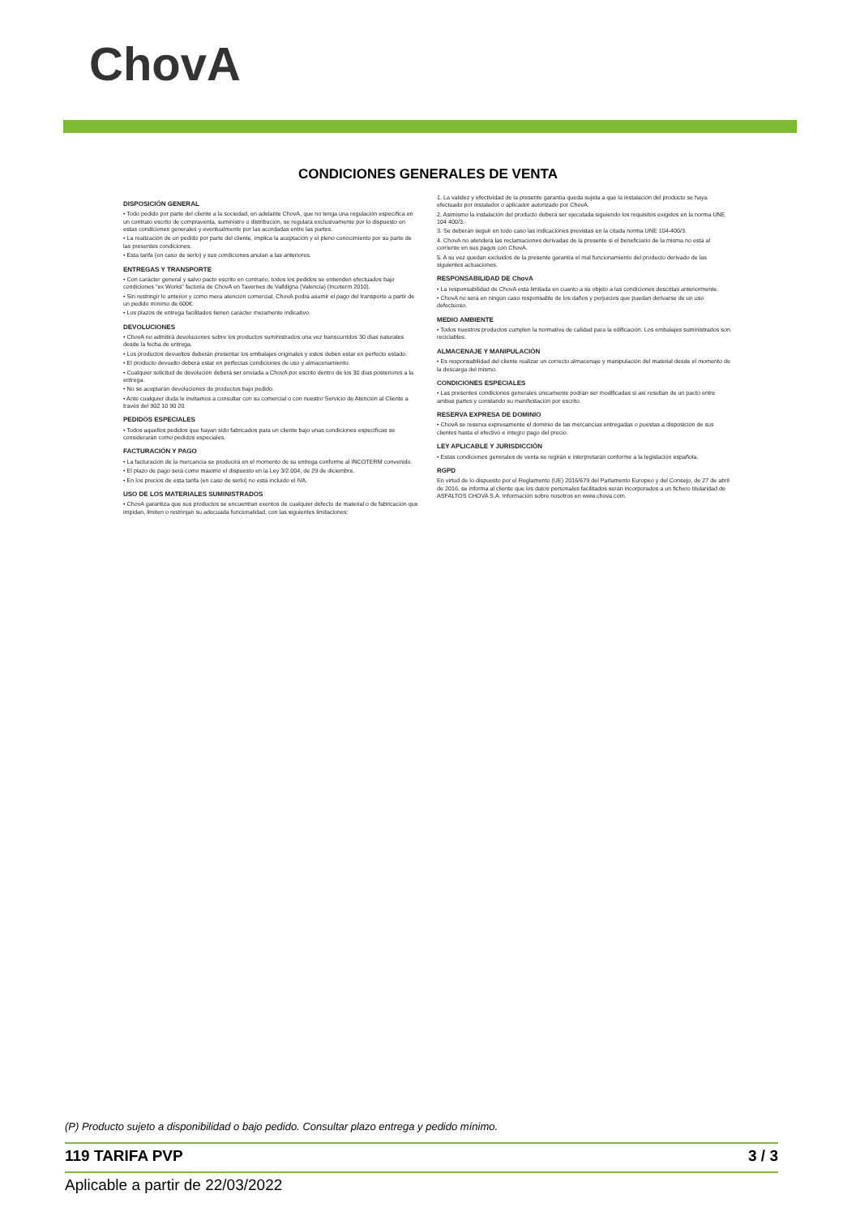ChovA
CONDICIONES GENERALES DE VENTA
DISPOSICIÓN GENERAL
• Todo pedido por parte del cliente a la sociedad, en adelante ChovA, que no tenga una regulación específica en un contrato escrito de compraventa, suministro o distribución, se regulará exclusivamente por lo dispuesto en estas condiciones generales y eventualmente por las acordadas entre las partes.
• La realización de un pedido por parte del cliente, implica la aceptación y el pleno conocimiento por su parte de las presentes condiciones.
• Esta tarifa (en caso de serlo) y sus condiciones anulan a las anteriores.
ENTREGAS Y TRANSPORTE
• Con carácter general y salvo pacto escrito en contrario, todos los pedidos se entienden efectuados bajo condiciones "ex Works" factoría de ChovA en Tavernes de Valldigna (Valencia) (Incoterm 2010).
• Sin restringir lo anterior y como mera atención comercial, ChovA podrá asumir el pago del transporte a partir de un pedido mínimo de 600€.
• Los plazos de entrega facilitados tienen carácter meramente indicativo.
DEVOLUCIONES
• ChovA no admitirá devoluciones sobre los productos suministrados una vez transcurridos 30 días naturales desde la fecha de entrega.
• Los productos devueltos deberán presentar los embalajes originales y estos deben estar en perfecto estado.
• El producto devuelto deberá estar en perfectas condiciones de uso y almacenamiento.
• Cualquier solicitud de devolución deberá ser enviada a ChovA por escrito dentro de los 30 días posteriores a la entrega.
• No se aceptarán devoluciones de productos bajo pedido.
• Ante cualquier duda le invitamos a consultar con su comercial o con nuestro Servicio de Atención al Cliente a través del 902 10 90 20.
PEDIDOS ESPECIALES
• Todos aquellos pedidos que hayan sido fabricados para un cliente bajo unas condiciones específicas se considerarán como pedidos especiales.
FACTURACIÓN Y PAGO
• La facturación de la mercancía se producirá en el momento de su entrega conforme al INCOTERM convenido.
• El plazo de pago será como máximo el dispuesto en la Ley 3/2.004, de 29 de diciembre.
• En los precios de esta tarifa (en caso de serlo) no está incluido el IVA.
USO DE LOS MATERIALES SUMINISTRADOS
• ChovA garantiza que sus productos se encuentran exentos de cualquier defecto de material o de fabricación que impidan, limiten o restrinjan su adecuada funcionalidad, con las siguientes limitaciones:
1. La validez y efectividad de la presente garantía queda sujeta a que la instalación del producto se haya efectuado por instalador o aplicador autorizado por ChovA.
2. Asimismo la instalación del producto deberá ser ejecutada siguiendo los requisitos exigidos en la norma UNE 104 400/3.
3. Se deberán seguir en todo caso las indicaciones previstas en la citada norma UNE 104-400/3.
4. ChovA no atenderá las reclamaciones derivadas de la presente si el beneficiario de la misma no está al corriente en sus pagos con ChovA.
5. A su vez quedan excluidos de la presente garantía el mal funcionamiento del producto derivado de las siguientes actuaciones.
RESPONSABILIDAD DE ChovA
• La responsabilidad de ChovA está limitada en cuanto a su objeto a las condiciones descritas anteriormente.
• ChovA no será en ningún caso responsable de los daños y perjuicios que puedan derivarse de un uso defectuoso.
MEDIO AMBIENTE
• Todos nuestros productos cumplen la normativa de calidad para la edificación. Los embalajes suministrados son reciclables.
ALMACENAJE Y MANIPULACIÓN
• Es responsabilidad del cliente realizar un correcto almacenaje y manipulación del material desde el momento de la descarga del mismo.
CONDICIONES ESPECIALES
• Las presentes condiciones generales únicamente podrán ser modificadas si así resultan de un pacto entre ambas partes y constando su manifestación por escrito.
RESERVA EXPRESA DE DOMINIO
• ChovA se reserva expresamente el dominio de las mercancías entregadas o puestas a disposición de sus clientes hasta el efectivo e íntegro pago del precio.
LEY APLICABLE Y JURISDICCIÓN
• Estas condiciones generales de venta se regirán e interpretarán conforme a la legislación española.
RGPD
En virtud de lo dispuesto por el Reglamento (UE) 2016/679 del Parlamento Europeo y del Consejo, de 27 de abril de 2016, se informa al cliente que los datos personales facilitados serán incorporados a un fichero titularidad de ASFALTOS CHOVA S.A. Información sobre nosotros en www.chova.com.
(P) Producto sujeto a disponibilidad o bajo pedido. Consultar plazo entrega y pedido mínimo.
119 TARIFA PVP 3 / 3
Aplicable a partir de 22/03/2022